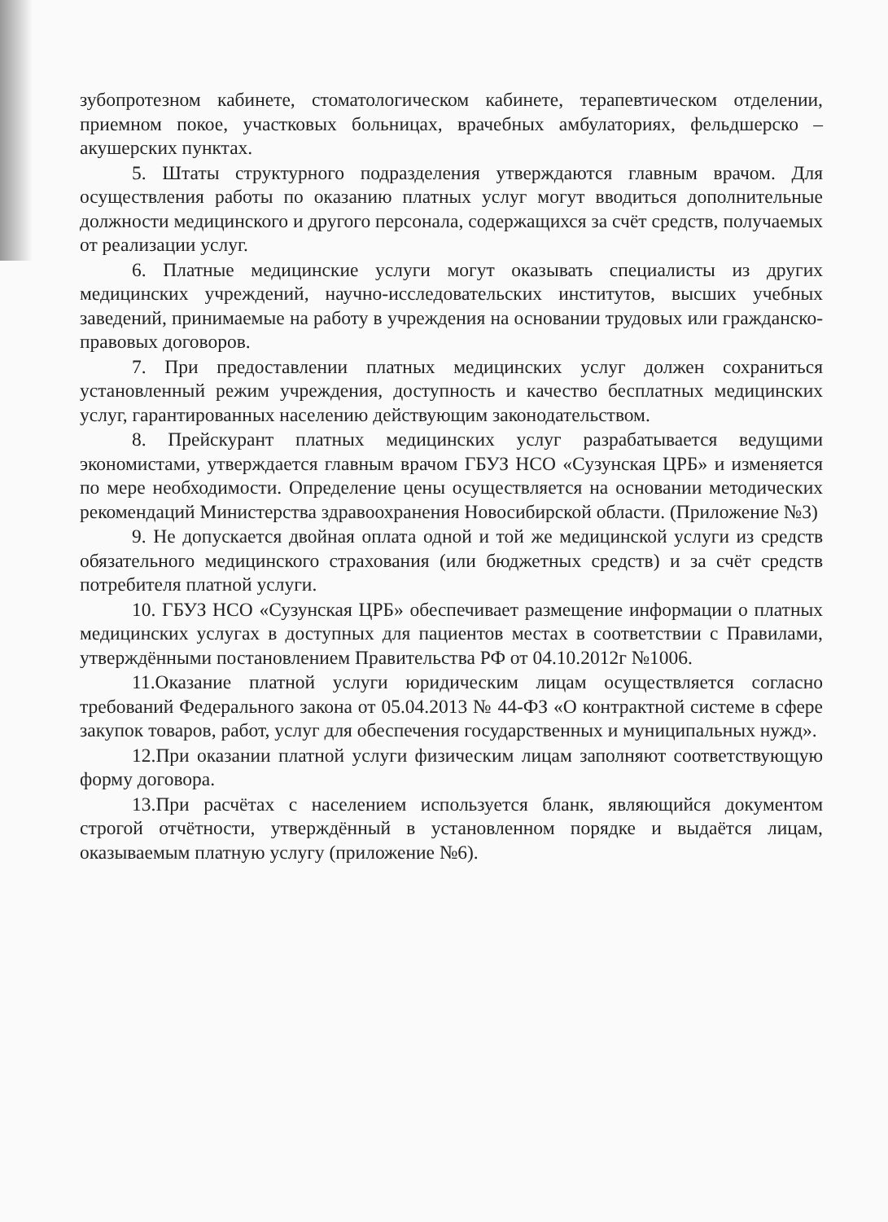зубопротезном кабинете, стоматологическом кабинете, терапевтическом отделении, приемном покое, участковых больницах, врачебных амбулаториях, фельдшерско – акушерских пунктах.
5. Штаты структурного подразделения утверждаются главным врачом. Для осуществления работы по оказанию платных услуг могут вводиться дополнительные должности медицинского и другого персонала, содержащихся за счёт средств, получаемых от реализации услуг.
6. Платные медицинские услуги могут оказывать специалисты из других медицинских учреждений, научно-исследовательских институтов, высших учебных заведений, принимаемые на работу в учреждения на основании трудовых или гражданско-правовых договоров.
7. При предоставлении платных медицинских услуг должен сохраниться установленный режим учреждения, доступность и качество бесплатных медицинских услуг, гарантированных населению действующим законодательством.
8. Прейскурант платных медицинских услуг разрабатывается ведущими экономистами, утверждается главным врачом ГБУЗ НСО «Сузунская ЦРБ» и изменяется по мере необходимости. Определение цены осуществляется на основании методических рекомендаций Министерства здравоохранения Новосибирской области. (Приложение №3)
9. Не допускается двойная оплата одной и той же медицинской услуги из средств обязательного медицинского страхования (или бюджетных средств) и за счёт средств потребителя платной услуги.
10. ГБУЗ НСО «Сузунская ЦРБ» обеспечивает размещение информации о платных медицинских услугах в доступных для пациентов местах в соответствии с Правилами, утверждёнными постановлением Правительства РФ от 04.10.2012г №1006.
11.Оказание платной услуги юридическим лицам осуществляется согласно требований Федерального закона от 05.04.2013 № 44-ФЗ «О контрактной системе в сфере закупок товаров, работ, услуг для обеспечения государственных и муниципальных нужд».
12.При оказании платной услуги физическим лицам заполняют соответствующую форму договора.
13.При расчётах с населением используется бланк, являющийся документом строгой отчётности, утверждённый в установленном порядке и выдаётся лицам, оказываемым платную услугу (приложение №6).